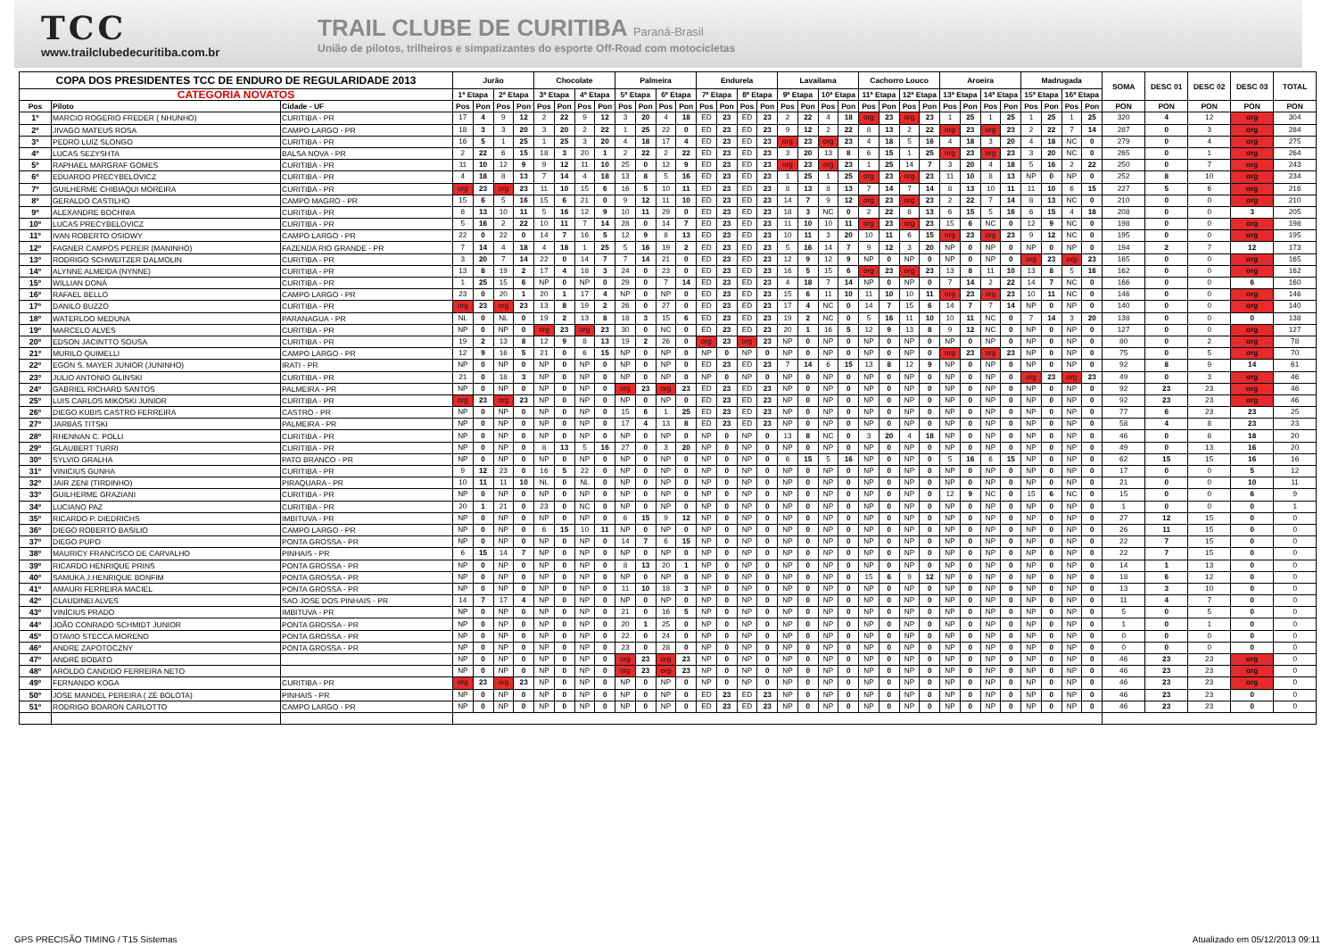TCC
www.trailclubedecuritiba.com.br
TRAIL CLUBE DE CURITIBA Paraná-Brasil
União de pilotos, trilheiros e simpatizantes do esporte Off-Road com motocicletas
| COPA DOS PRESIDENTES TCC DE ENDURO DE REGULARIDADE 2013 | | | Jurão | | | | Chocolate | | | | Palmeira | | | | Endurela | | | | Lavailama | | | | Cachorro Louco | | | | Aroeira | | | | Madrugada | | | | SOMA | DESC 01 | DESC 02 | DESC 03 | TOTAL |
| --- | --- | --- | --- | --- | --- | --- | --- | --- | --- | --- | --- | --- | --- | --- | --- | --- | --- | --- | --- | --- | --- | --- | --- | --- | --- | --- | --- | --- | --- | --- | --- | --- | --- | --- | --- | --- | --- | --- | --- |
| CATEGORIA NOVATOS | | | 1ª Etapa | | 2ª Etapa | | 3ª Etapa | | 4ª Etapa | | 5ª Etapa | | 6ª Etapa | | 7ª Etapa | | 8ª Etapa | | 9ª Etapa | | 10ª Etapa | | 11ª Etapa | | 12ª Etapa | | 13ª Etapa | | 14ª Etapa | | 15ª Etapa | | 16ª Etapa | | | | | | |
| Pos | Piloto | Cidade - UF | Pos | Pon | Pos | Pon | Pos | Pon | Pos | Pon | Pos | Pon | Pos | Pon | Pos | Pon | Pos | Pon | Pos | Pon | Pos | Pon | Pos | Pon | Pos | Pon | Pos | Pon | Pos | Pon | Pos | Pon | Pos | Pon | PON | PON | PON | PON | PON |
| 1º | MARCIO ROGERIO FREDER ( NHUNHO) | CURITIBA - PR | 17 | 4 | 9 | 12 | 2 | 22 | 9 | 12 | 3 | 20 | 4 | 18 | ED | 23 | ED | 23 | 2 | 22 | 4 | 18 | org | 23 | org | 23 | 1 | 25 | 1 | 25 | 1 | 25 | 1 | 25 | 320 | 4 | 12 | org | 304 |
| 2º | JIVAGO MATEUS ROSA | CAMPO LARGO - PR | 18 | 3 | 3 | 20 | 3 | 20 | 2 | 22 | 1 | 25 | 22 | 0 | ED | 23 | ED | 23 | 9 | 12 | 2 | 22 | 8 | 13 | 2 | 22 | org | 23 | org | 23 | 2 | 22 | 7 | 14 | 287 | 0 | 3 | org | 284 |
| 3º | PEDRO LUIZ SLONGO | CURITIBA - PR | 16 | 5 | 1 | 25 | 1 | 25 | 3 | 20 | 4 | 18 | 17 | 4 | ED | 23 | ED | 23 | org | 23 | org | 23 | 4 | 18 | 5 | 16 | 4 | 18 | 3 | 20 | 4 | 18 | NC | 0 | 279 | 0 | 4 | org | 275 |
| 4º | LUCAS SEZYSHTA | BALSA NOVA - PR | 2 | 22 | 6 | 15 | 18 | 3 | 20 | 1 | 2 | 22 | 2 | 22 | ED | 23 | ED | 23 | 3 | 20 | 13 | 8 | 6 | 15 | 1 | 25 | org | 23 | org | 23 | 3 | 20 | NC | 0 | 265 | 0 | 1 | org | 264 |
| 5º | RAPHAEL MARGRAF GOMES | CURITIBA - PR | 11 | 10 | 12 | 9 | 9 | 12 | 11 | 10 | 25 | 0 | 12 | 9 | ED | 23 | ED | 23 | org | 23 | org | 23 | 1 | 25 | 14 | 7 | 3 | 20 | 4 | 18 | 5 | 16 | 2 | 22 | 250 | 0 | 7 | org | 243 |
| 6º | EDUARDO PRECYBELOVICZ | CURITIBA - PR | 4 | 18 | 8 | 13 | 7 | 14 | 4 | 18 | 13 | 8 | 5 | 16 | ED | 23 | ED | 23 | 1 | 25 | 1 | 25 | org | 23 | org | 23 | 11 | 10 | 8 | 13 | NP | 0 | NP | 0 | 252 | 8 | 10 | org | 234 |
| 7º | GUILHERME CHIBIAQUI MOREIRA | CURITIBA - PR | org | 23 | org | 23 | 11 | 10 | 15 | 6 | 16 | 5 | 10 | 11 | ED | 23 | ED | 23 | 8 | 13 | 8 | 13 | 7 | 14 | 7 | 14 | 8 | 13 | 10 | 11 | 11 | 10 | 6 | 15 | 227 | 5 | 6 | org | 216 |
| 8º | GERALDO CASTILHO | CAMPO MAGRO - PR | 15 | 6 | 5 | 16 | 15 | 6 | 21 | 0 | 9 | 12 | 11 | 10 | ED | 23 | ED | 23 | 14 | 7 | 9 | 12 | org | 23 | org | 23 | 2 | 22 | 7 | 14 | 8 | 13 | NC | 0 | 210 | 0 | 0 | org | 210 |
| 9º | ALEXANDRE BOCHNIA | CURITIBA - PR | 8 | 13 | 10 | 11 | 5 | 16 | 12 | 9 | 10 | 11 | 29 | 0 | ED | 23 | ED | 23 | 18 | 3 | NC | 0 | 2 | 22 | 8 | 13 | 6 | 15 | 5 | 16 | 6 | 15 | 4 | 18 | 208 | 0 | 0 | 3 | 205 |
| 10º | LUCAS PRECYBELOVICZ | CURITIBA - PR | 5 | 16 | 2 | 22 | 10 | 11 | 7 | 14 | 28 | 0 | 14 | 7 | ED | 23 | ED | 23 | 11 | 10 | 10 | 11 | org | 23 | org | 23 | 15 | 6 | NC | 0 | 12 | 9 | NC | 0 | 198 | 0 | 0 | org | 198 |
| 11º | IVAN ROBERTO OSIOWY | CAMPO LARGO - PR | 22 | 0 | 22 | 0 | 14 | 7 | 16 | 5 | 12 | 9 | 8 | 13 | ED | 23 | ED | 23 | 10 | 11 | 3 | 20 | 10 | 11 | 6 | 15 | org | 23 | org | 23 | 9 | 12 | NC | 0 | 195 | 0 | 0 | org | 195 |
| 12º | FAGNER CAMPOS PEREIR (MANINHO) | FAZENDA RIO GRANDE - PR | 7 | 14 | 4 | 18 | 4 | 18 | 1 | 25 | 5 | 16 | 19 | 2 | ED | 23 | ED | 23 | 5 | 16 | 14 | 7 | 9 | 12 | 3 | 20 | NP | 0 | NP | 0 | NP | 0 | NP | 0 | 194 | 2 | 7 | 12 | 173 |
| 13º | RODRIGO SCHWEITZER DALMOLIN | CURITIBA - PR | 3 | 20 | 7 | 14 | 22 | 0 | 14 | 7 | 7 | 14 | 21 | 0 | ED | 23 | ED | 23 | 12 | 9 | 12 | 9 | NP | 0 | NP | 0 | NP | 0 | NP | 0 | org | 23 | org | 23 | 165 | 0 | 0 | org | 165 |
| 14º | ALYNNE ALMEIDA (NYNNE) | CURITIBA - PR | 13 | 8 | 19 | 2 | 17 | 4 | 18 | 3 | 24 | 0 | 23 | 0 | ED | 23 | ED | 23 | 16 | 5 | 15 | 6 | org | 23 | org | 23 | 13 | 8 | 11 | 10 | 13 | 8 | 5 | 16 | 162 | 0 | 0 | org | 162 |
| 15º | WILLIAN DONÁ | CURITIBA - PR | 1 | 25 | 15 | 6 | NP | 0 | NP | 0 | 29 | 0 | 7 | 14 | ED | 23 | ED | 23 | 4 | 18 | 7 | 14 | NP | 0 | NP | 0 | 7 | 14 | 2 | 22 | 14 | 7 | NC | 0 | 166 | 0 | 0 | 6 | 160 |
| 16º | RAFAEL BELLO | CAMPO LARGO - PR | 23 | 0 | 20 | 1 | 20 | 1 | 17 | 4 | NP | 0 | NP | 0 | ED | 23 | ED | 23 | 15 | 6 | 11 | 10 | 11 | 10 | 10 | 11 | org | 23 | org | 23 | 10 | 11 | NC | 0 | 146 | 0 | 0 | org | 146 |
| 17º | DANILO BUZZO | CURITIBA - PR | org | 23 | org | 23 | 13 | 8 | 19 | 2 | 26 | 0 | 27 | 0 | ED | 23 | ED | 23 | 17 | 4 | NC | 0 | 14 | 7 | 15 | 6 | 14 | 7 | 7 | 14 | NP | 0 | NP | 0 | 140 | 0 | 0 | org | 140 |
| 18º | WATERLOO MEDUNA | PARANAGUA - PR | NL | 0 | NL | 0 | 19 | 2 | 13 | 8 | 18 | 3 | 15 | 6 | ED | 23 | ED | 23 | 19 | 2 | NC | 0 | 5 | 16 | 11 | 10 | 10 | 11 | NC | 0 | 7 | 14 | 3 | 20 | 138 | 0 | 0 | 0 | 138 |
| 19º | MARCELO ALVES | CURITIBA - PR | NP | 0 | NP | 0 | org | 23 | org | 23 | 30 | 0 | NC | 0 | ED | 23 | ED | 23 | 20 | 1 | 16 | 5 | 12 | 9 | 13 | 8 | 9 | 12 | NC | 0 | NP | 0 | NP | 0 | 127 | 0 | 0 | org | 127 |
| 20º | EDSON JACINTTO SOUSA | CURITIBA - PR | 19 | 2 | 13 | 8 | 12 | 9 | 8 | 13 | 19 | 2 | 26 | 0 | org | 23 | org | 23 | NP | 0 | NP | 0 | NP | 0 | NP | 0 | NP | 0 | NP | 0 | NP | 0 | NP | 0 | 80 | 0 | 2 | org | 78 |
| 21º | MURILO QUIMELLI | CAMPO LARGO - PR | 12 | 9 | 16 | 5 | 21 | 0 | 6 | 15 | NP | 0 | NP | 0 | NP | 0 | NP | 0 | NP | 0 | NP | 0 | NP | 0 | NP | 0 | org | 23 | org | 23 | NP | 0 | NP | 0 | 75 | 0 | 5 | org | 70 |
| 22º | EGON S. MAYER JUNIOR (JUNINHO) | IRATI - PR | NP | 0 | NP | 0 | NP | 0 | NP | 0 | NP | 0 | NP | 0 | ED | 23 | ED | 23 | 7 | 14 | 6 | 15 | 13 | 8 | 12 | 9 | NP | 0 | NP | 0 | NP | 0 | NP | 0 | 92 | 8 | 9 | 14 | 61 |
| 23º | JULIO ANTONIO GLINSKI | CURITIBA - PR | 21 | 0 | 18 | 3 | NP | 0 | NP | 0 | NP | 0 | NP | 0 | NP | 0 | NP | 0 | NP | 0 | NP | 0 | NP | 0 | NP | 0 | NP | 0 | NP | 0 | org | 23 | org | 23 | 49 | 0 | 3 | org | 46 |
| 24º | GABRIEL RICHARD SANTOS | PALMEIRA - PR | NP | 0 | NP | 0 | NP | 0 | NP | 0 | org | 23 | org | 23 | ED | 23 | ED | 23 | NP | 0 | NP | 0 | NP | 0 | NP | 0 | NP | 0 | NP | 0 | NP | 0 | NP | 0 | 92 | 23 | 23 | org | 46 |
| 25º | LUIS CARLOS MIKOSKI JUNIOR | CURITIBA - PR | org | 23 | org | 23 | NP | 0 | NP | 0 | NP | 0 | NP | 0 | ED | 23 | ED | 23 | NP | 0 | NP | 0 | NP | 0 | NP | 0 | NP | 0 | NP | 0 | NP | 0 | NP | 0 | 92 | 23 | 23 | org | 46 |
| 26º | DIEGO KUBIS CASTRO FERREIRA | CASTRO - PR | NP | 0 | NP | 0 | NP | 0 | NP | 0 | 15 | 6 | 1 | 25 | ED | 23 | ED | 23 | NP | 0 | NP | 0 | NP | 0 | NP | 0 | NP | 0 | NP | 0 | NP | 0 | NP | 0 | 77 | 6 | 23 | 23 | 25 |
| 27º | JARBAS TITSKI | PALMEIRA - PR | NP | 0 | NP | 0 | NP | 0 | NP | 0 | 17 | 4 | 13 | 8 | ED | 23 | ED | 23 | NP | 0 | NP | 0 | NP | 0 | NP | 0 | NP | 0 | NP | 0 | NP | 0 | NP | 0 | 58 | 4 | 8 | 23 | 23 |
| 28º | RHENNAN C. POLLI | CURITIBA - PR | NP | 0 | NP | 0 | NP | 0 | NP | 0 | NP | 0 | NP | 0 | NP | 0 | NP | 0 | 13 | 8 | NC | 0 | 3 | 20 | 4 | 18 | NP | 0 | NP | 0 | NP | 0 | NP | 0 | 46 | 0 | 8 | 18 | 20 |
| 29º | GLAUBERT TURRI | CURITIBA - PR | NP | 0 | NP | 0 | 8 | 13 | 5 | 16 | 27 | 0 | 3 | 20 | NP | 0 | NP | 0 | NP | 0 | NP | 0 | NP | 0 | NP | 0 | NP | 0 | NP | 0 | NP | 0 | NP | 0 | 49 | 0 | 13 | 16 | 20 |
| 30º | SYLVIO GRALHA | PATO BRANCO - PR | NP | 0 | NP | 0 | NP | 0 | NP | 0 | NP | 0 | NP | 0 | NP | 0 | NP | 0 | 6 | 15 | 5 | 16 | NP | 0 | NP | 0 | 5 | 16 | 6 | 15 | NP | 0 | NP | 0 | 62 | 15 | 15 | 16 | 16 |
| 31º | VINICIUS GUNHA | CURITIBA - PR | 9 | 12 | 23 | 0 | 16 | 5 | 22 | 0 | NP | 0 | NP | 0 | NP | 0 | NP | 0 | NP | 0 | NP | 0 | NP | 0 | NP | 0 | NP | 0 | NP | 0 | NP | 0 | NP | 0 | 17 | 0 | 0 | 5 | 12 |
| 32º | JAIR ZENI (TIRDINHO) | PIRAQUARA - PR | 10 | 11 | 11 | 10 | NL | 0 | NL | 0 | NP | 0 | NP | 0 | NP | 0 | NP | 0 | NP | 0 | NP | 0 | NP | 0 | NP | 0 | NP | 0 | NP | 0 | NP | 0 | NP | 0 | 21 | 0 | 0 | 10 | 11 |
| 33º | GUILHERME GRAZIANI | CURITIBA - PR | NP | 0 | NP | 0 | NP | 0 | NP | 0 | NP | 0 | NP | 0 | NP | 0 | NP | 0 | NP | 0 | NP | 0 | NP | 0 | NP | 0 | 12 | 9 | NC | 0 | 15 | 6 | NC | 0 | 15 | 0 | 0 | 6 | 9 |
| 34º | LUCIANO PAZ | CURITIBA - PR | 20 | 1 | 21 | 0 | 23 | 0 | NC | 0 | NP | 0 | NP | 0 | NP | 0 | NP | 0 | NP | 0 | NP | 0 | NP | 0 | NP | 0 | NP | 0 | NP | 0 | NP | 0 | NP | 0 | 1 | 0 | 0 | 0 | 1 |
| 35º | RICARDO P. DIEDRICHS | IMBITUVA - PR | NP | 0 | NP | 0 | NP | 0 | NP | 0 | 6 | 15 | 9 | 12 | NP | 0 | NP | 0 | NP | 0 | NP | 0 | NP | 0 | NP | 0 | NP | 0 | NP | 0 | NP | 0 | NP | 0 | 27 | 12 | 15 | 0 | 0 |
| 36º | DIEGO ROBERTO BASILIO | CAMPO LARGO - PR | NP | 0 | NP | 0 | 6 | 15 | 10 | 11 | NP | 0 | NP | 0 | NP | 0 | NP | 0 | NP | 0 | NP | 0 | NP | 0 | NP | 0 | NP | 0 | NP | 0 | NP | 0 | NP | 0 | 26 | 11 | 15 | 0 | 0 |
| 37º | DIEGO PUPO | PONTA GROSSA - PR | NP | 0 | NP | 0 | NP | 0 | NP | 0 | 14 | 7 | 6 | 15 | NP | 0 | NP | 0 | NP | 0 | NP | 0 | NP | 0 | NP | 0 | NP | 0 | NP | 0 | NP | 0 | NP | 0 | 22 | 7 | 15 | 0 | 0 |
| 38º | MAURICY FRANCISCO DE CARVALHO | PINHAIS - PR | 6 | 15 | 14 | 7 | NP | 0 | NP | 0 | NP | 0 | NP | 0 | NP | 0 | NP | 0 | NP | 0 | NP | 0 | NP | 0 | NP | 0 | NP | 0 | NP | 0 | NP | 0 | NP | 0 | 22 | 7 | 15 | 0 | 0 |
| 39º | RICARDO HENRIQUE PRINS | PONTA GROSSA - PR | NP | 0 | NP | 0 | NP | 0 | NP | 0 | 8 | 13 | 20 | 1 | NP | 0 | NP | 0 | NP | 0 | NP | 0 | NP | 0 | NP | 0 | NP | 0 | NP | 0 | NP | 0 | NP | 0 | 14 | 1 | 13 | 0 | 0 |
| 40º | SAMUKA J.HENRIQUE BONFIM | PONTA GROSSA - PR | NP | 0 | NP | 0 | NP | 0 | NP | 0 | NP | 0 | NP | 0 | NP | 0 | NP | 0 | NP | 0 | NP | 0 | 15 | 6 | 9 | 12 | NP | 0 | NP | 0 | NP | 0 | NP | 0 | 18 | 6 | 12 | 0 | 0 |
| 41º | AMAURI FERREIRA MACIEL | PONTA GROSSA - PR | NP | 0 | NP | 0 | NP | 0 | NP | 0 | 11 | 10 | 18 | 3 | NP | 0 | NP | 0 | NP | 0 | NP | 0 | NP | 0 | NP | 0 | NP | 0 | NP | 0 | NP | 0 | NP | 0 | 13 | 3 | 10 | 0 | 0 |
| 42º | CLAUDINEI ALVES | SAO JOSE DOS PINHAIS - PR | 14 | 7 | 17 | 4 | NP | 0 | NP | 0 | NP | 0 | NP | 0 | NP | 0 | NP | 0 | NP | 0 | NP | 0 | NP | 0 | NP | 0 | NP | 0 | NP | 0 | NP | 0 | NP | 0 | 11 | 4 | 7 | 0 | 0 |
| 43º | VINÍCIUS PRADO | IMBITUVA - PR | NP | 0 | NP | 0 | NP | 0 | NP | 0 | 21 | 0 | 16 | 5 | NP | 0 | NP | 0 | NP | 0 | NP | 0 | NP | 0 | NP | 0 | NP | 0 | NP | 0 | NP | 0 | NP | 0 | 5 | 0 | 5 | 0 | 0 |
| 44º | JOÃO CONRADO SCHMIDT JUNIOR | PONTA GROSSA - PR | NP | 0 | NP | 0 | NP | 0 | NP | 0 | 20 | 1 | 25 | 0 | NP | 0 | NP | 0 | NP | 0 | NP | 0 | NP | 0 | NP | 0 | NP | 0 | NP | 0 | NP | 0 | NP | 0 | 1 | 0 | 1 | 0 | 0 |
| 45º | OTAVIO STECCA MORENO | PONTA GROSSA - PR | NP | 0 | NP | 0 | NP | 0 | NP | 0 | 22 | 0 | 24 | 0 | NP | 0 | NP | 0 | NP | 0 | NP | 0 | NP | 0 | NP | 0 | NP | 0 | NP | 0 | NP | 0 | NP | 0 | 0 | 0 | 0 | 0 | 0 |
| 46º | ANDRE ZAPOTOCZNY | PONTA GROSSA - PR | NP | 0 | NP | 0 | NP | 0 | NP | 0 | 23 | 0 | 28 | 0 | NP | 0 | NP | 0 | NP | 0 | NP | 0 | NP | 0 | NP | 0 | NP | 0 | NP | 0 | NP | 0 | NP | 0 | 0 | 0 | 0 | 0 | 0 |
| 47º | ANDRÉ BOBATO | | NP | 0 | NP | 0 | NP | 0 | NP | 0 | org | 23 | org | 23 | NP | 0 | NP | 0 | NP | 0 | NP | 0 | NP | 0 | NP | 0 | NP | 0 | NP | 0 | NP | 0 | NP | 0 | 46 | 23 | 23 | org | 0 |
| 48º | AROLDO CANDIDO FERREIRA NETO | | NP | 0 | NP | 0 | NP | 0 | NP | 0 | org | 23 | org | 23 | NP | 0 | NP | 0 | NP | 0 | NP | 0 | NP | 0 | NP | 0 | NP | 0 | NP | 0 | NP | 0 | NP | 0 | 46 | 23 | 23 | org | 0 |
| 49º | FERNANDO KOGA | CURITIBA - PR | org | 23 | org | 23 | NP | 0 | NP | 0 | NP | 0 | NP | 0 | NP | 0 | NP | 0 | NP | 0 | NP | 0 | NP | 0 | NP | 0 | NP | 0 | NP | 0 | NP | 0 | NP | 0 | 46 | 23 | 23 | org | 0 |
| 50º | JOSE MANOEL PEREIRA ( ZÉ BOLOTA) | PINHAIS - PR | NP | 0 | NP | 0 | NP | 0 | NP | 0 | NP | 0 | NP | 0 | ED | 23 | ED | 23 | NP | 0 | NP | 0 | NP | 0 | NP | 0 | NP | 0 | NP | 0 | NP | 0 | NP | 0 | 46 | 23 | 23 | 0 | 0 |
| 51º | RODRIGO BOARON CARLOTTO | CAMPO LARGO - PR | NP | 0 | NP | 0 | NP | 0 | NP | 0 | NP | 0 | NP | 0 | ED | 23 | ED | 23 | NP | 0 | NP | 0 | NP | 0 | NP | 0 | NP | 0 | NP | 0 | NP | 0 | NP | 0 | 46 | 23 | 23 | 0 | 0 |
GPS PRECISÃO TIMING / T15 Sistemas Atualizado em 05/12/2013 09:11